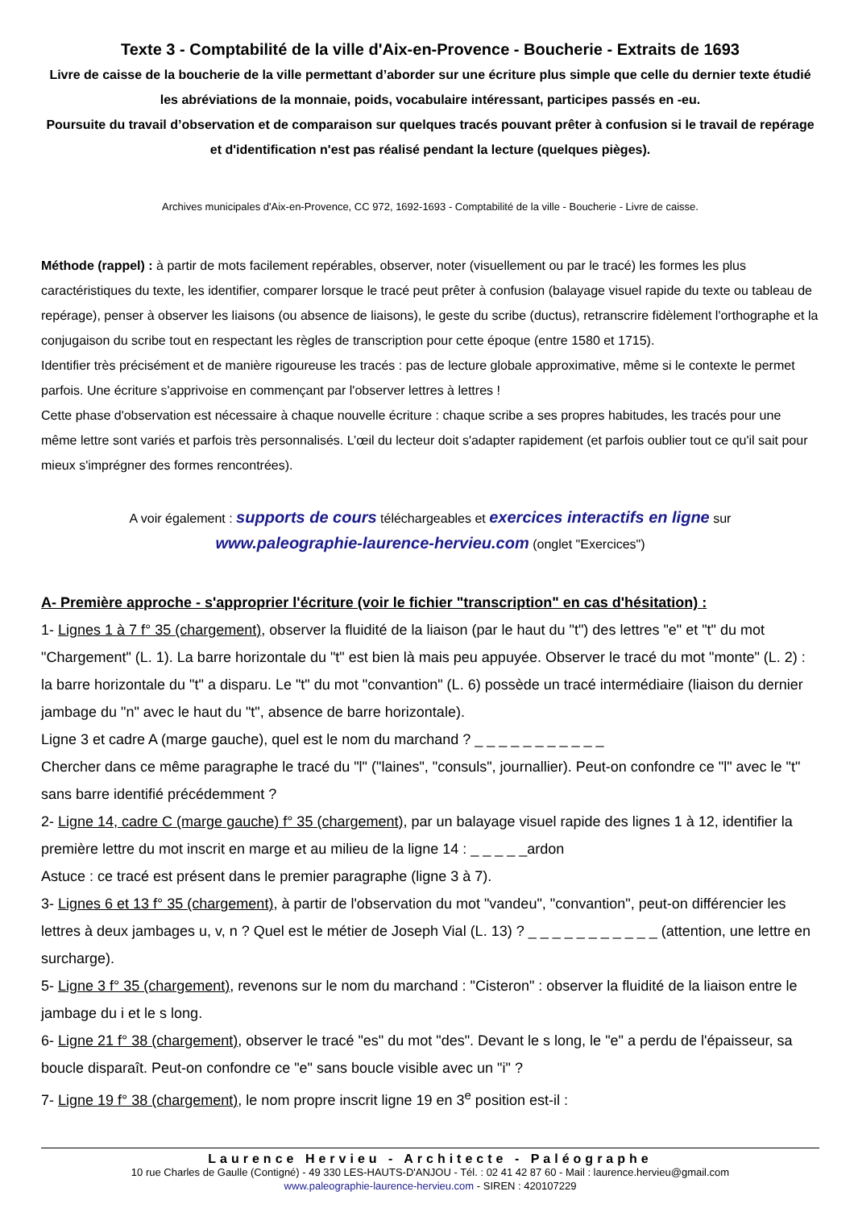Texte 3 - Comptabilité de la ville d'Aix-en-Provence - Boucherie - Extraits de 1693
Livre de caisse de la boucherie de la ville permettant d’aborder sur une écriture plus simple que celle du dernier texte étudié les abréviations de la monnaie, poids, vocabulaire intéressant, participes passés en -eu.
Poursuite du travail d’observation et de comparaison sur quelques tracés pouvant prêter à confusion si le travail de repérage et d'identification n'est pas réalisé pendant la lecture (quelques pièges).
Archives municipales d'Aix-en-Provence, CC 972, 1692-1693 - Comptabilité de la ville - Boucherie - Livre de caisse.
Méthode (rappel) : à partir de mots facilement repérables, observer, noter (visuellement ou par le tracé) les formes les plus caractéristiques du texte, les identifier, comparer lorsque le tracé peut prêter à confusion (balayage visuel rapide du texte ou tableau de repérage), penser à observer les liaisons (ou absence de liaisons), le geste du scribe (ductus), retranscrire fidèlement l'orthographe et la conjugaison du scribe tout en respectant les règles de transcription pour cette époque (entre 1580 et 1715).
Identifier très précisément et de manière rigoureuse les tracés : pas de lecture globale approximative, même si le contexte le permet parfois. Une écriture s'apprivoise en commençant par l'observer lettres à lettres !
Cette phase d'observation est nécessaire à chaque nouvelle écriture : chaque scribe a ses propres habitudes, les tracés pour une même lettre sont variés et parfois très personnalisés. L’œil du lecteur doit s'adapter rapidement (et parfois oublier tout ce qu'il sait pour mieux s'imprégner des formes rencontrées).
A voir également : supports de cours téléchargeables et exercices interactifs en ligne sur
www.paleographie-laurence-hervieu.com (onglet "Exercices")
A- Première approche - s'approprier l'écriture (voir le fichier "transcription" en cas d'hésitation) :
1- Lignes 1 à 7 f° 35 (chargement), observer la fluidité de la liaison (par le haut du "t") des lettres "e" et "t" du mot "Chargement" (L. 1). La barre horizontale du "t" est bien là mais peu appuyée. Observer le tracé du mot "monte" (L. 2) : la barre horizontale du "t" a disparu. Le "t" du mot "convantion" (L. 6) possède un tracé intermédiaire (liaison du dernier jambage du "n" avec le haut du "t", absence de barre horizontale).
Ligne 3 et cadre A (marge gauche), quel est le nom du marchand ? _ _ _ _ _ _ _ _ _ _ _
Chercher dans ce même paragraphe le tracé du "l" ("laines", "consuls", journallier). Peut-on confondre ce "l" avec le "t" sans barre identifié précédemment ?
2- Ligne 14, cadre C (marge gauche) f° 35 (chargement), par un balayage visuel rapide des lignes 1 à 12, identifier la première lettre du mot inscrit en marge et au milieu de la ligne 14 : _ _ _ _ _ardon
Astuce : ce tracé est présent dans le premier paragraphe (ligne 3 à 7).
3- Lignes 6 et 13 f° 35 (chargement), à partir de l'observation du mot "vandeu", "convantion", peut-on différencier les lettres à deux jambages u, v, n ? Quel est le métier de Joseph Vial (L. 13) ? _ _ _ _ _ _ _ _ _ _ _ (attention, une lettre en surcharge).
5- Ligne 3 f° 35 (chargement), revenons sur le nom du marchand : "Cisteron" : observer la fluidité de la liaison entre le jambage du i et le s long.
6- Ligne 21 f° 38 (chargement), observer le tracé "es" du mot "des". Devant le s long, le "e" a perdu de l'épaisseur, sa boucle disparaît. Peut-on confondre ce "e" sans boucle visible avec un "i" ?
7- Ligne 19 f° 38 (chargement), le nom propre inscrit ligne 19 en 3<sup>e</sup> position est-il :
Laurence Hervieu - Architecte - Paléographe
10 rue Charles de Gaulle (Contigné) - 49 330 LES-HAUTS-D'ANJOU - Tél. : 02 41 42 87 60 - Mail : laurence.hervieu@gmail.com
www.paleographie-laurence-hervieu.com - SIREN : 420107229